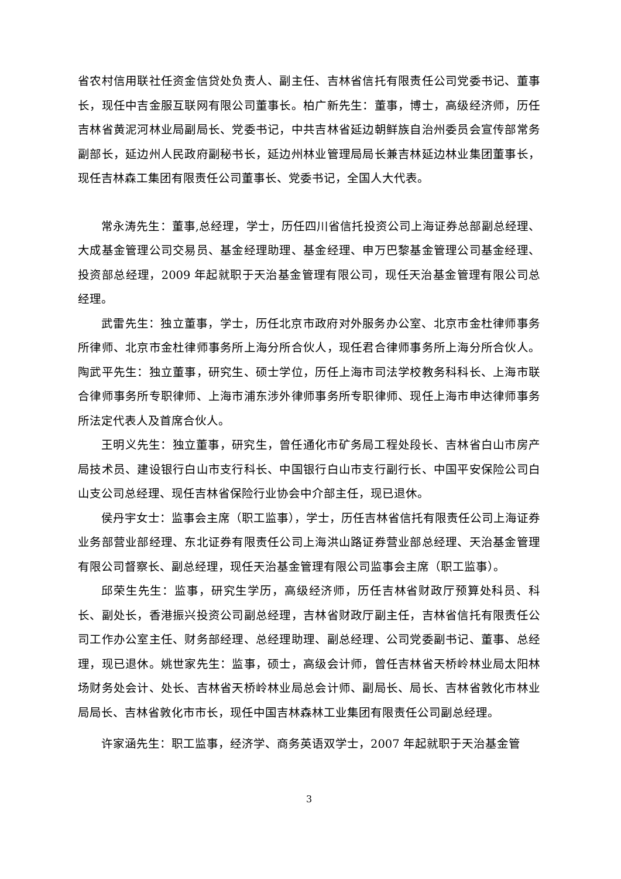省农村信用联社任资金信贷处负责人、副主任、吉林省信托有限责任公司党委书记、董事长，现任中吉金服互联网有限公司董事长。柏广新先生：董事，博士，高级经济师，历任吉林省黄泥河林业局副局长、党委书记，中共吉林省延边朝鲜族自治州委员会宣传部常务副部长，延边州人民政府副秘书长，延边州林业管理局局长兼吉林延边林业集团董事长，现任吉林森工集团有限责任公司董事长、党委书记，全国人大代表。
常永涛先生：董事,总经理，学士，历任四川省信托投资公司上海证券总部副总经理、大成基金管理公司交易员、基金经理助理、基金经理、申万巴黎基金管理公司基金经理、投资部总经理，2009 年起就职于天治基金管理有限公司，现任天治基金管理有限公司总经理。
武雷先生：独立董事，学士，历任北京市政府对外服务办公室、北京市金杜律师事务所律师、北京市金杜律师事务所上海分所合伙人，现任君合律师事务所上海分所合伙人。陶武平先生：独立董事，研究生、硕士学位，历任上海市司法学校教务科科长、上海市联合律师事务所专职律师、上海市浦东涉外律师事务所专职律师、现任上海市申达律师事务所法定代表人及首席合伙人。
王明义先生：独立董事，研究生，曾任通化市矿务局工程处段长、吉林省白山市房产局技术员、建设银行白山市支行科长、中国银行白山市支行副行长、中国平安保险公司白山支公司总经理、现任吉林省保险行业协会中介部主任，现已退休。
侯丹宇女士：监事会主席（职工监事），学士，历任吉林省信托有限责任公司上海证券业务部营业部经理、东北证券有限责任公司上海洪山路证券营业部总经理、天治基金管理有限公司督察长、副总经理，现任天治基金管理有限公司监事会主席（职工监事）。
邱荣生先生：监事，研究生学历，高级经济师，历任吉林省财政厅预算处科员、科长、副处长，香港振兴投资公司副总经理，吉林省财政厅副主任，吉林省信托有限责任公司工作办公室主任、财务部经理、总经理助理、副总经理、公司党委副书记、董事、总经理，现已退休。姚世家先生：监事，硕士，高级会计师，曾任吉林省天桥岭林业局太阳林场财务处会计、处长、吉林省天桥岭林业局总会计师、副局长、局长、吉林省敦化市林业局局长、吉林省敦化市市长，现任中国吉林森林工业集团有限责任公司副总经理。
许家涵先生：职工监事，经济学、商务英语双学士，2007 年起就职于天治基金管
3